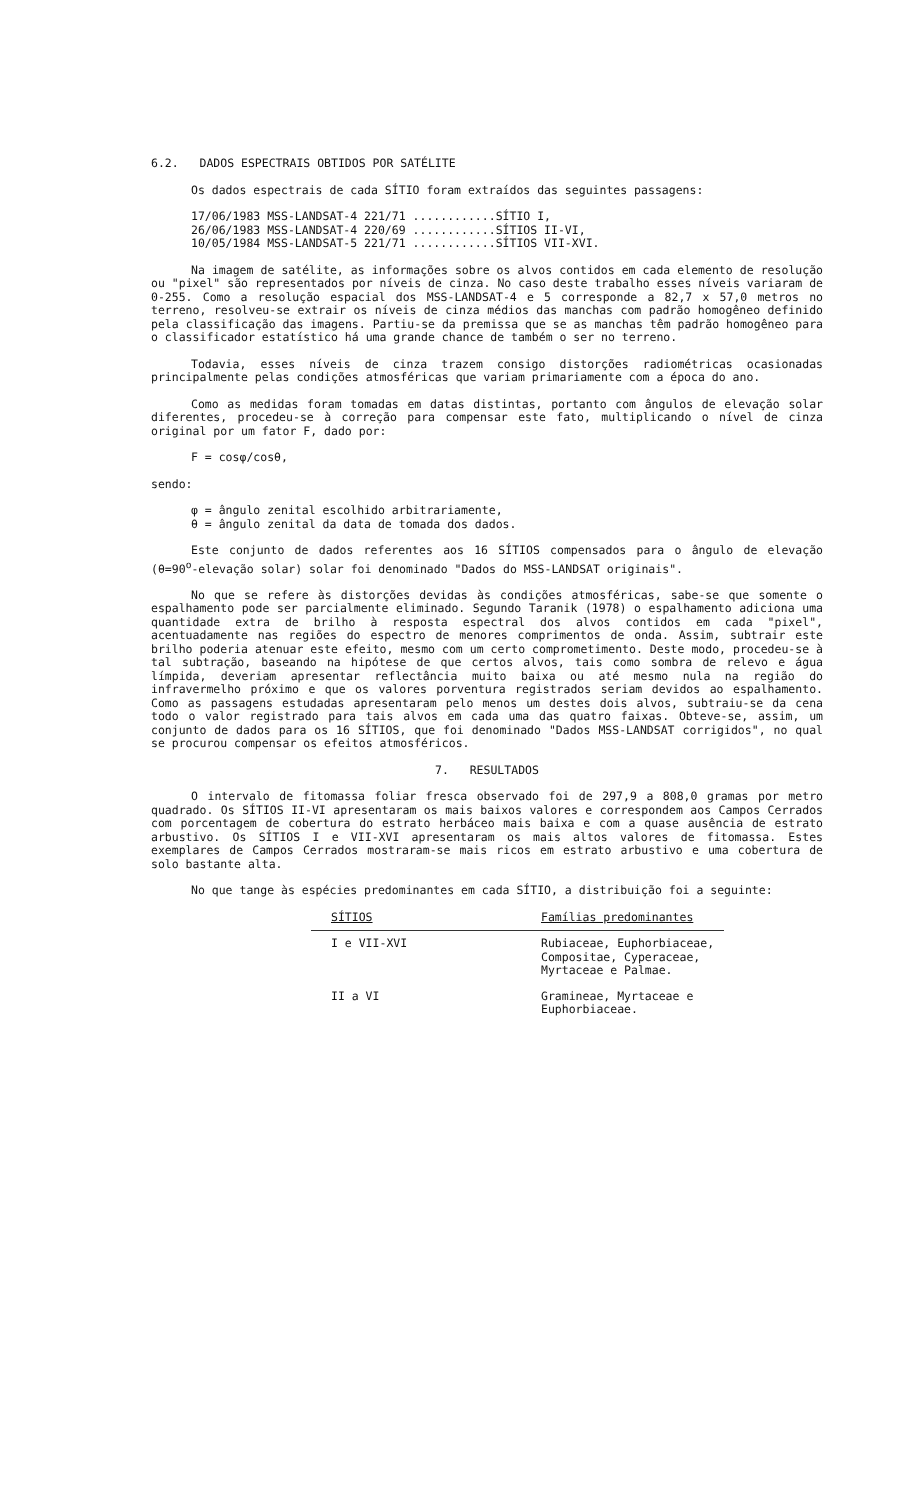6.2. DADOS ESPECTRAIS OBTIDOS POR SATÉLITE
Os dados espectrais de cada SÍTIO foram extraídos das seguintes passagens:
17/06/1983 MSS-LANDSAT-4 221/71 ............SÍTIO I,
26/06/1983 MSS-LANDSAT-4 220/69 ............SÍTIOS II-VI,
10/05/1984 MSS-LANDSAT-5 221/71 ............SÍTIOS VII-XVI.
Na imagem de satélite, as informações sobre os alvos contidos em cada elemento de resolução ou "pixel" são representados por níveis de cinza. No caso deste trabalho esses níveis variaram de 0-255. Como a resolução espacial dos MSS-LANDSAT-4 e 5 corresponde a 82,7 x 57,0 metros no terreno, resolveu-se extrair os níveis de cinza médios das manchas com padrão homogêneo definido pela classificação das imagens. Partiu-se da premissa que se as manchas têm padrão homogêneo para o classificador estatístico há uma grande chance de também o ser no terreno.
Todavia, esses níveis de cinza trazem consigo distorções radiométricas ocasionadas principalmente pelas condições atmosféricas que variam primariamente com a época do ano.
Como as medidas foram tomadas em datas distintas, portanto com ângulos de elevação solar diferentes, procedeu-se à correção para compensar este fato, multiplicando o nível de cinza original por um fator F, dado por:
F = cosφ/cosθ,
sendo:
φ = ângulo zenital escolhido arbitrariamente,
θ = ângulo zenital da data de tomada dos dados.
Este conjunto de dados referentes aos 16 SÍTIOS compensados para o ângulo de elevação (θ=90<sup>o</sup>-elevação solar) solar foi denominado "Dados do MSS-LANDSAT originais".
No que se refere às distorções devidas às condições atmosféricas, sabe-se que somente o espalhamento pode ser parcialmente eliminado. Segundo Taranik (1978) o espalhamento adiciona uma quantidade extra de brilho à resposta espectral dos alvos contidos em cada "pixel", acentuadamente nas regiões do espectro de menores comprimentos de onda. Assim, subtrair este brilho poderia atenuar este efeito, mesmo com um certo comprometimento. Deste modo, procedeu-se à tal subtração, baseando na hipótese de que certos alvos, tais como sombra de relevo e água límpida, deveriam apresentar reflectância muito baixa ou até mesmo nula na região do infravermelho próximo e que os valores porventura registrados seriam devidos ao espalhamento. Como as passagens estudadas apresentaram pelo menos um destes dois alvos, subtraiu-se da cena todo o valor registrado para tais alvos em cada uma das quatro faixas. Obteve-se, assim, um conjunto de dados para os 16 SÍTIOS, que foi denominado "Dados MSS-LANDSAT corrigidos", no qual se procurou compensar os efeitos atmosféricos.
7. RESULTADOS
O intervalo de fitomassa foliar fresca observado foi de 297,9 a 808,0 gramas por metro quadrado. Os SÍTIOS II-VI apresentaram os mais baixos valores e correspondem aos Campos Cerrados com porcentagem de cobertura do estrato herbáceo mais baixa e com a quase ausência de estrato arbustivo. Os SÍTIOS I e VII-XVI apresentaram os mais altos valores de fitomassa. Estes exemplares de Campos Cerrados mostraram-se mais ricos em estrato arbustivo e uma cobertura de solo bastante alta.
No que tange às espécies predominantes em cada SÍTIO, a distribuição foi a seguinte:
| SÍTIOS | Famílias predominantes |
| --- | --- |
| I e VII-XVI | Rubiaceae, Euphorbiaceae, Compositae, Cyperaceae, Myrtaceae e Palmae. |
| II a VI | Gramineae, Myrtaceae e Euphorbiaceae. |